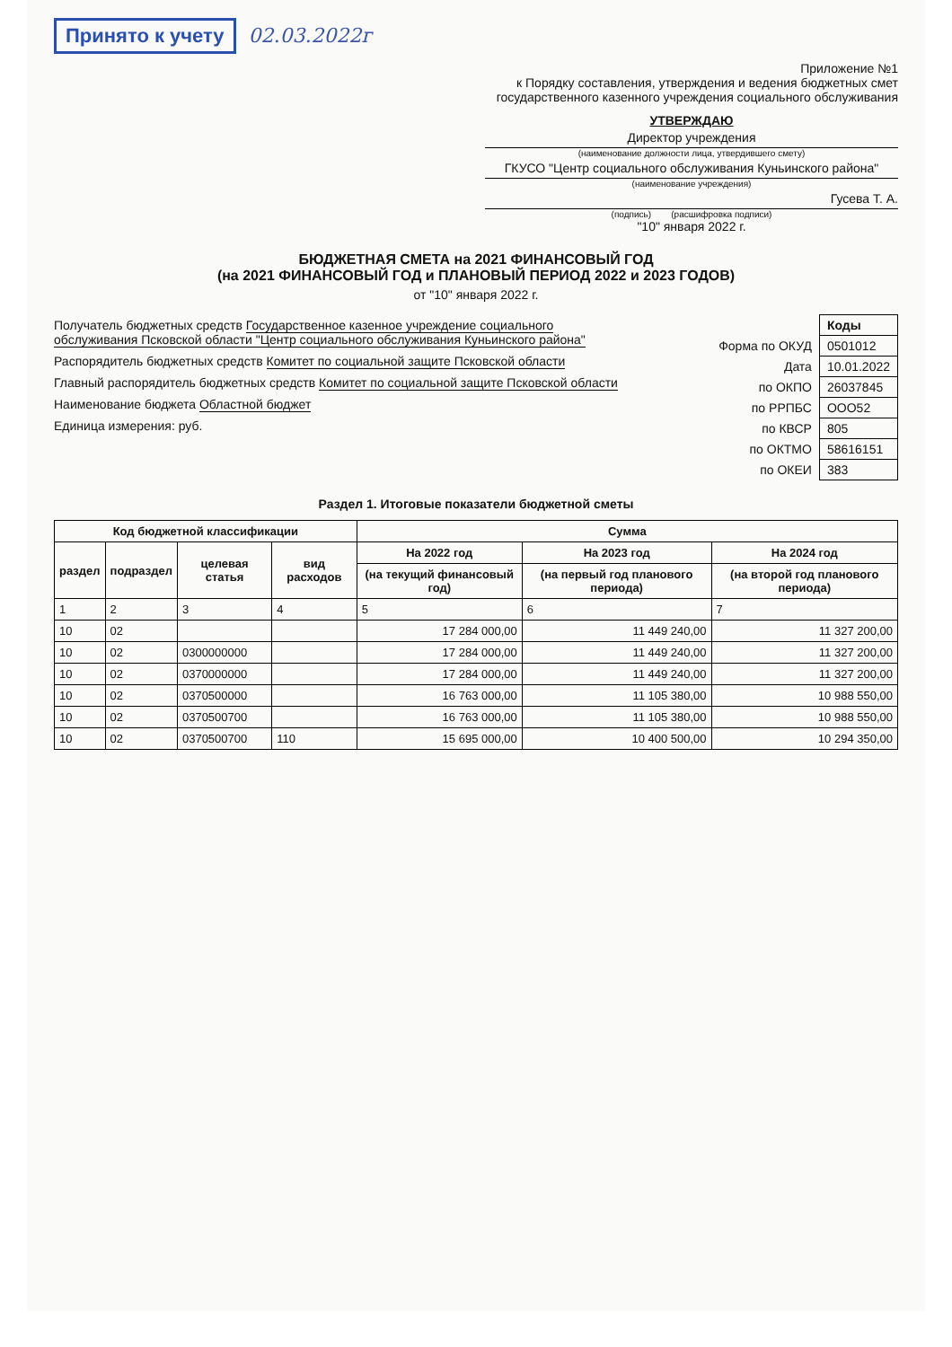Принято к учету 02.03.2022г
Приложение №1
к Порядку составления, утверждения и ведения бюджетных смет
государственного казенного учреждения социального обслуживания
УТВЕРЖДАЮ
Директор учреждения
(наименование должности лица, утвердившего смету)
ГКУСО "Центр социального обслуживания Куньинского района"
(наименование учреждения)
Гусева Т. А.
(подпись) (расшифровка подписи)
"10" января 2022 г.
БЮДЖЕТНАЯ СМЕТА на 2021 ФИНАНСОВЫЙ ГОД
(на 2021 ФИНАНСОВЫЙ ГОД и ПЛАНОВЫЙ ПЕРИОД 2022 и 2023 ГОДОВ)
от "10" января 2022 г.
Получатель бюджетных средств Государственное казенное учреждение социального обслуживания Псковской области "Центр социального обслуживания Куньинского района"
Распорядитель бюджетных средств Комитет по социальной защите Псковской области
Главный распорядитель бюджетных средств Комитет по социальной защите Псковской области
Наименование бюджета Областной бюджет
Единица измерения: руб.
| | Коды |
| Форма по ОКУД | 0501012 |
| Дата | 10.01.2022 |
| по ОКПО | 26037845 |
| по РРПБС | ООО52 |
| по КВСР | 805 |
| по ОКТМО | 58616151 |
| по ОКЕИ | 383 |
Раздел 1. Итоговые показатели бюджетной сметы
| Код бюджетной классификации | | | | Сумма | | |
| --- | --- | --- | --- | --- | --- | --- |
| раздел | подраздел | целевая статья | вид расходов | На 2022 год | На 2023 год | На 2024 год |
| | | | | (на текущий финансовый год) | (на первый год планового периода) | (на второй год планового периода) |
| 1 | 2 | 3 | 4 | 5 | 6 | 7 |
| 10 | 02 | | | 17 284 000,00 | 11 449 240,00 | 11 327 200,00 |
| 10 | 02 | 0300000000 | | 17 284 000,00 | 11 449 240,00 | 11 327 200,00 |
| 10 | 02 | 0370000000 | | 17 284 000,00 | 11 449 240,00 | 11 327 200,00 |
| 10 | 02 | 0370500000 | | 16 763 000,00 | 11 105 380,00 | 10 988 550,00 |
| 10 | 02 | 0370500700 | | 16 763 000,00 | 11 105 380,00 | 10 988 550,00 |
| 10 | 02 | 0370500700 | 110 | 15 695 000,00 | 10 400 500,00 | 10 294 350,00 |